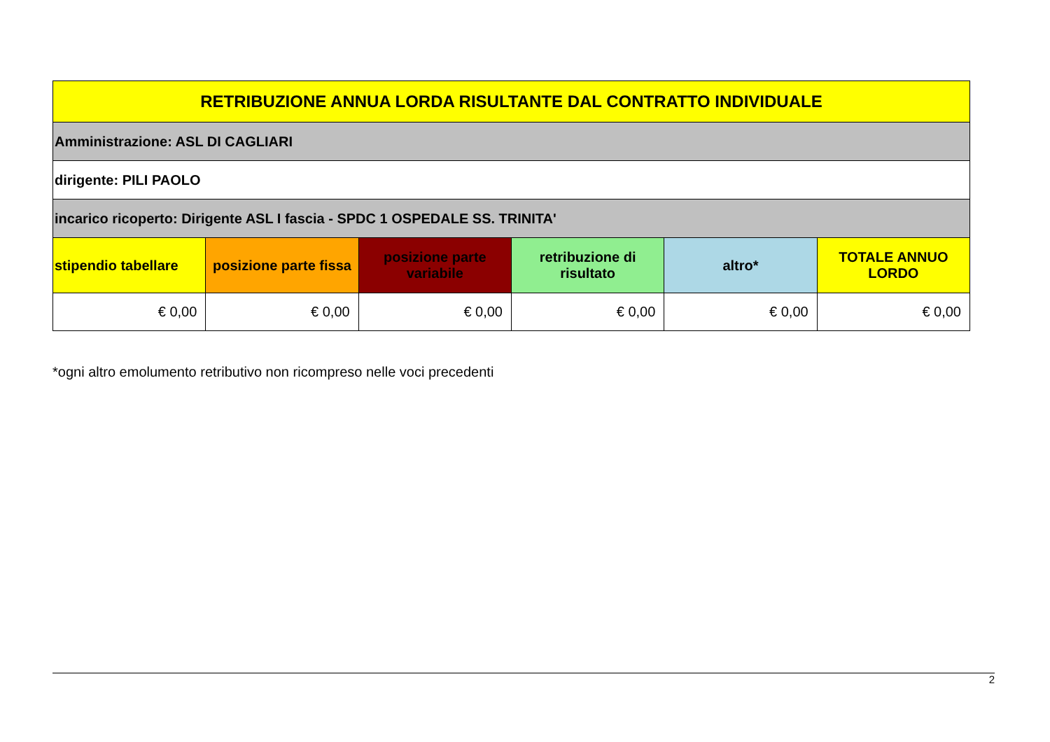| RETRIBUZIONE ANNUA LORDA RISULTANTE DAL CONTRATTO INDIVIDUALE | | | | | |
| --- | --- | --- | --- | --- | --- |
| Amministrazione: ASL DI CAGLIARI | | | | | |
| dirigente: PILI PAOLO | | | | | |
| incarico ricoperto: Dirigente ASL I fascia - SPDC 1 OSPEDALE SS. TRINITA' | | | | | |
| stipendio tabellare | posizione parte fissa | posizione parte variabile | retribuzione di risultato | altro* | TOTALE ANNUO LORDO |
| € 0,00 | € 0,00 | € 0,00 | € 0,00 | € 0,00 | € 0,00 |
*ogni altro emolumento retributivo non ricompreso nelle voci precedenti
2